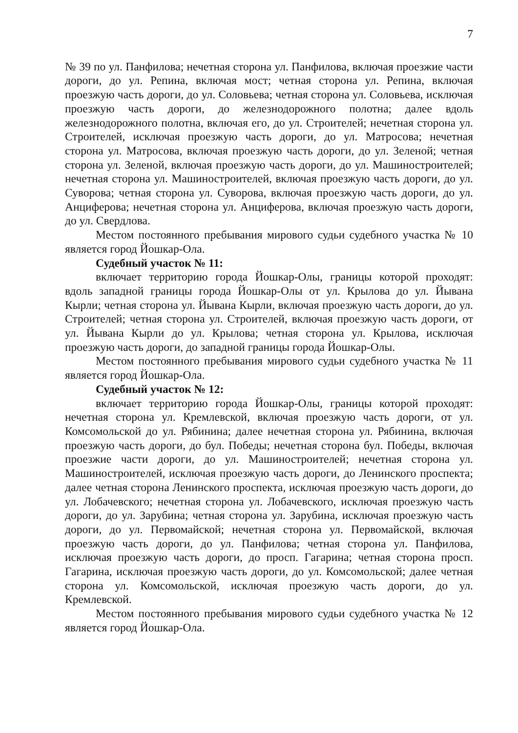7
№ 39 по ул. Панфилова; нечетная сторона ул. Панфилова, включая проезжие части дороги, до ул. Репина, включая мост; четная сторона ул. Репина, включая проезжую часть дороги, до ул. Соловьева; четная сторона ул. Соловьева, исключая проезжую часть дороги, до железнодорожного полотна; далее вдоль железнодорожного полотна, включая его, до ул. Строителей; нечетная сторона ул. Строителей, исключая проезжую часть дороги, до ул. Матросова; нечетная сторона ул. Матросова, включая проезжую часть дороги, до ул. Зеленой; четная сторона ул. Зеленой, включая проезжую часть дороги, до ул. Машиностроителей; нечетная сторона ул. Машиностроителей, включая проезжую часть дороги, до ул. Суворова; четная сторона ул. Суворова, включая проезжую часть дороги, до ул. Анциферова; нечетная сторона ул. Анциферова, включая проезжую часть дороги, до ул. Свердлова.
Местом постоянного пребывания мирового судьи судебного участка № 10 является город Йошкар-Ола.
Судебный участок № 11:
включает территорию города Йошкар-Олы, границы которой проходят: вдоль западной границы города Йошкар-Олы от ул. Крылова до ул. Йывана Кырли; четная сторона ул. Йывана Кырли, включая проезжую часть дороги, до ул. Строителей; четная сторона ул. Строителей, включая проезжую часть дороги, от ул. Йывана Кырли до ул. Крылова; четная сторона ул. Крылова, исключая проезжую часть дороги, до западной границы города Йошкар-Олы.
Местом постоянного пребывания мирового судьи судебного участка № 11 является город Йошкар-Ола.
Судебный участок № 12:
включает территорию города Йошкар-Олы, границы которой проходят: нечетная сторона ул. Кремлевской, включая проезжую часть дороги, от ул. Комсомольской до ул. Рябинина; далее нечетная сторона ул. Рябинина, включая проезжую часть дороги, до бул. Победы; нечетная сторона бул. Победы, включая проезжие части дороги, до ул. Машиностроителей; нечетная сторона ул. Машиностроителей, исключая проезжую часть дороги, до Ленинского проспекта; далее четная сторона Ленинского проспекта, исключая проезжую часть дороги, до ул. Лобачевского; нечетная сторона ул. Лобачевского, исключая проезжую часть дороги, до ул. Зарубина; четная сторона ул. Зарубина, исключая проезжую часть дороги, до ул. Первомайской; нечетная сторона ул. Первомайской, включая проезжую часть дороги, до ул. Панфилова; четная сторона ул. Панфилова, исключая проезжую часть дороги, до просп. Гагарина; четная сторона просп. Гагарина, исключая проезжую часть дороги, до ул. Комсомольской; далее четная сторона ул. Комсомольской, исключая проезжую часть дороги, до ул. Кремлевской.
Местом постоянного пребывания мирового судьи судебного участка № 12 является город Йошкар-Ола.